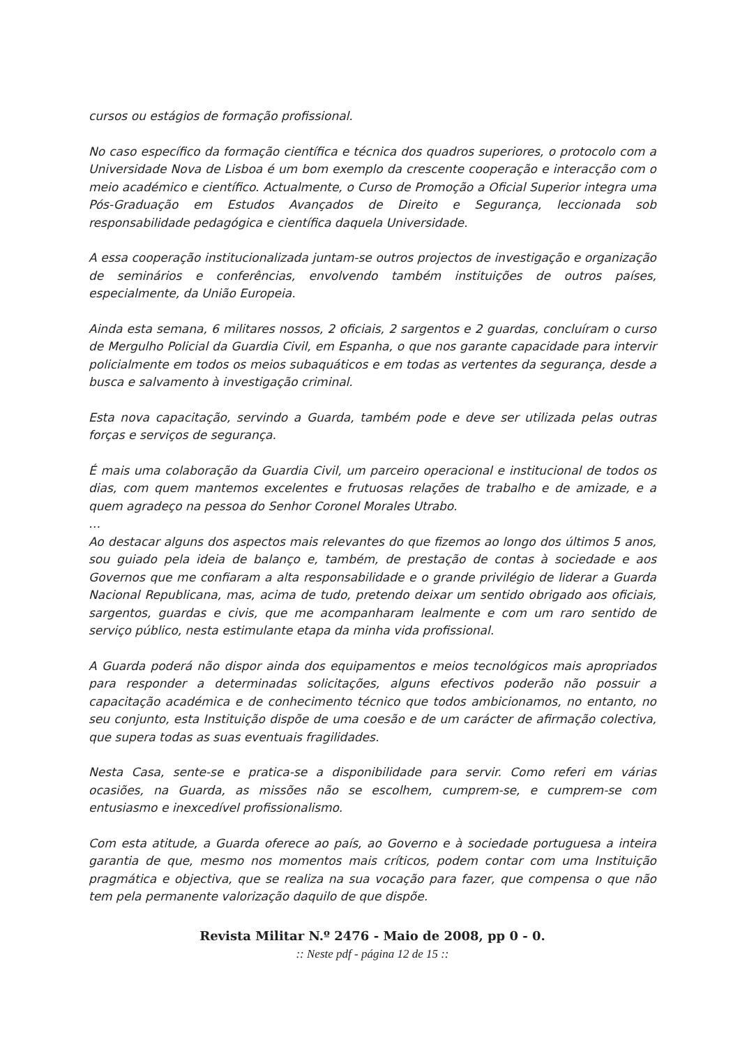cursos ou estágios de formação profissional.
No caso específico da formação científica e técnica dos quadros superiores, o protocolo com a Universidade Nova de Lisboa é um bom exemplo da crescente cooperação e interacção com o meio académico e científico. Actualmente, o Curso de Promoção a Oficial Superior integra uma Pós-Graduação em Estudos Avançados de Direito e Segurança, leccionada sob responsabilidade pedagógica e científica daquela Universidade.
A essa cooperação institucionalizada juntam-se outros projectos de investigação e organização de seminários e conferências, envolvendo também instituições de outros países, especialmente, da União Europeia.
Ainda esta semana, 6 militares nossos, 2 oficiais, 2 sargentos e 2 guardas, concluíram o curso de Mergulho Policial da Guardia Civil, em Espanha, o que nos garante capacidade para intervir policialmente em todos os meios subaquáticos e em todas as vertentes da segurança, desde a busca e salvamento à investigação criminal.
Esta nova capacitação, servindo a Guarda, também pode e deve ser utilizada pelas outras forças e serviços de segurança.
É mais uma colaboração da Guardia Civil, um parceiro operacional e institucional de todos os dias, com quem mantemos excelentes e frutuosas relações de trabalho e de amizade, e a quem agradeço na pessoa do Senhor Coronel Morales Utrabo.
…
Ao destacar alguns dos aspectos mais relevantes do que fizemos ao longo dos últimos 5 anos, sou guiado pela ideia de balanço e, também, de prestação de contas à sociedade e aos Governos que me confiaram a alta responsabilidade e o grande privilégio de liderar a Guarda Nacional Republicana, mas, acima de tudo, pretendo deixar um sentido obrigado aos oficiais, sargentos, guardas e civis, que me acompanharam lealmente e com um raro sentido de serviço público, nesta estimulante etapa da minha vida profissional.
A Guarda poderá não dispor ainda dos equipamentos e meios tecnológicos mais apropriados para responder a determinadas solicitações, alguns efectivos poderão não possuir a capacitação académica e de conhecimento técnico que todos ambicionamos, no entanto, no seu conjunto, esta Instituição dispõe de uma coesão e de um carácter de afirmação colectiva, que supera todas as suas eventuais fragilidades.
Nesta Casa, sente-se e pratica-se a disponibilidade para servir. Como referi em várias ocasiões, na Guarda, as missões não se escolhem, cumprem-se, e cumprem-se com entusiasmo e inexcedível profissionalismo.
Com esta atitude, a Guarda oferece ao país, ao Governo e à sociedade portuguesa a inteira garantia de que, mesmo nos momentos mais críticos, podem contar com uma Instituição pragmática e objectiva, que se realiza na sua vocação para fazer, que compensa o que não tem pela permanente valorização daquilo de que dispõe.
Revista Militar N.º 2476 - Maio de 2008, pp 0 - 0.
:: Neste pdf - página 12 de 15 ::